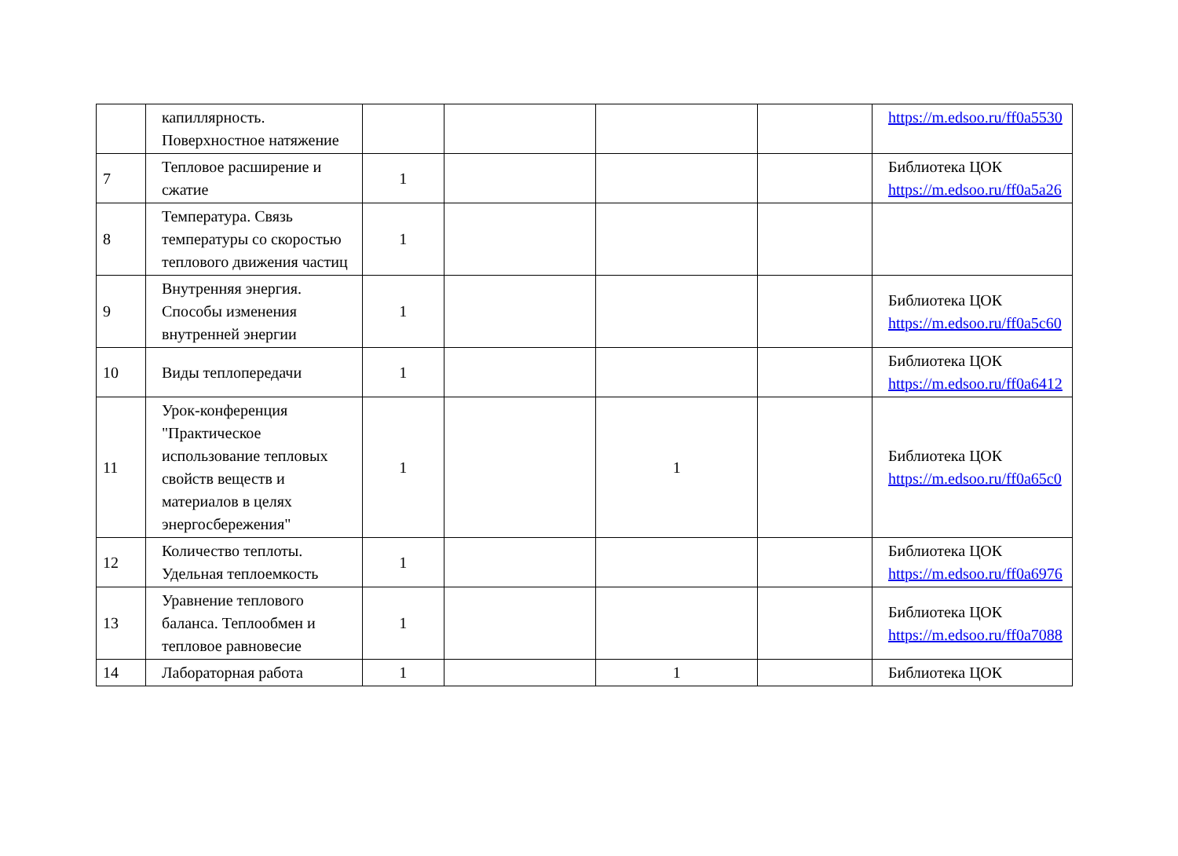| | капиллярность. Поверхностное натяжение | | | | | https://m.edsoo.ru/ff0a5530 |
| 7 | Тепловое расширение и сжатие | 1 | | | | Библиотека ЦОК https://m.edsoo.ru/ff0a5a26 |
| 8 | Температура. Связь температуры со скоростью теплового движения частиц | 1 | | | | |
| 9 | Внутренняя энергия. Способы изменения внутренней энергии | 1 | | | | Библиотека ЦОК https://m.edsoo.ru/ff0a5c60 |
| 10 | Виды теплопередачи | 1 | | | | Библиотека ЦОК https://m.edsoo.ru/ff0a6412 |
| 11 | Урок-конференция "Практическое использование тепловых свойств веществ и материалов в целях энергосбережения" | 1 | | 1 | | Библиотека ЦОК https://m.edsoo.ru/ff0a65c0 |
| 12 | Количество теплоты. Удельная теплоемкость | 1 | | | | Библиотека ЦОК https://m.edsoo.ru/ff0a6976 |
| 13 | Уравнение теплового баланса. Теплообмен и тепловое равновесие | 1 | | | | Библиотека ЦОК https://m.edsoo.ru/ff0a7088 |
| 14 | Лабораторная работа | 1 | | 1 | | Библиотека ЦОК |